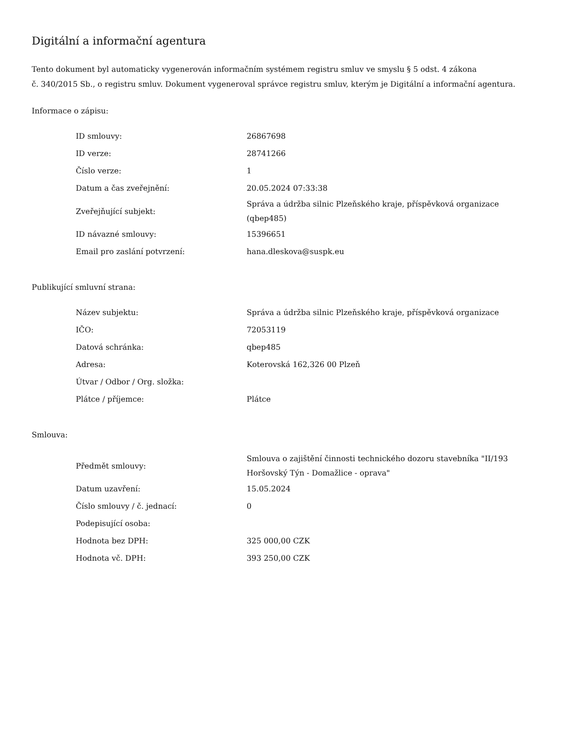Digitální a informační agentura
Tento dokument byl automaticky vygenerován informačním systémem registru smluv ve smyslu § 5 odst. 4 zákona
č. 340/2015 Sb., o registru smluv. Dokument vygeneroval správce registru smluv, kterým je Digitální a informační agentura.
Informace o zápisu:
| ID smlouvy: | 26867698 |
| ID verze: | 28741266 |
| Číslo verze: | 1 |
| Datum a čas zveřejnění: | 20.05.2024 07:33:38 |
| Zveřejňující subjekt: | Správa a údržba silnic Plzeňského kraje, příspěvková organizace (qbep485) |
| ID návazné smlouvy: | 15396651 |
| Email pro zaslání potvrzení: | hana.dleskova@suspk.eu |
Publikující smluvní strana:
| Název subjektu: | Správa a údržba silnic Plzeňského kraje, příspěvková organizace |
| IČO: | 72053119 |
| Datová schránka: | qbep485 |
| Adresa: | Koterovská 162,326 00 Plzeň |
| Útvar / Odbor / Org. složka: | |
| Plátce / příjemce: | Plátce |
Smlouva:
| Předmět smlouvy: | Smlouva o zajištění činnosti technického dozoru stavebníka "II/193 Horšovský Týn - Domažlice - oprava" |
| Datum uzavření: | 15.05.2024 |
| Číslo smlouvy / č. jednací: | 0 |
| Podepisující osoba: | |
| Hodnota bez DPH: | 325 000,00 CZK |
| Hodnota vč. DPH: | 393 250,00 CZK |